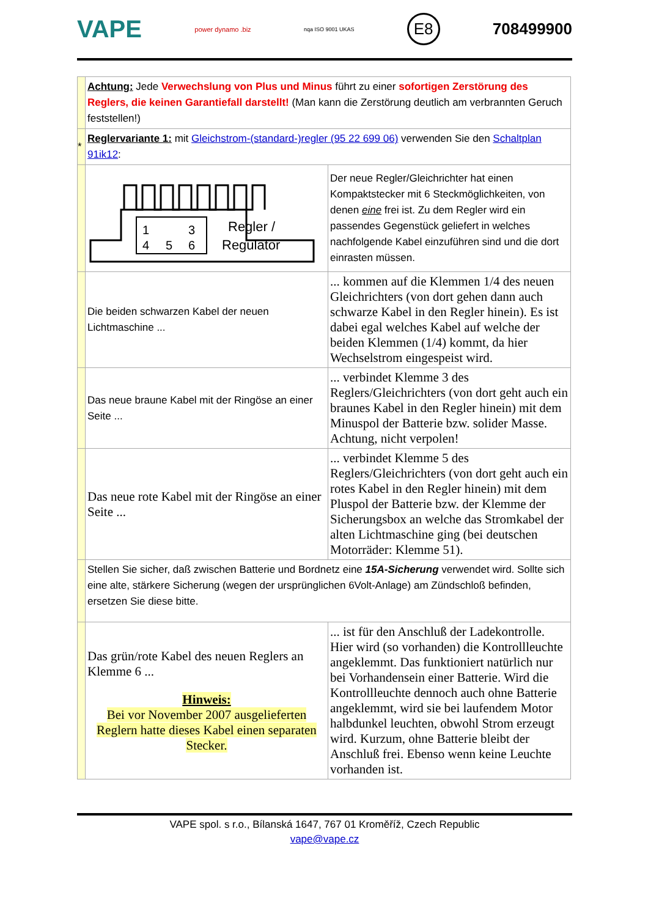VAPE power dynamo .biz nqa ISO 9001 UKAS E8 708499900
| | Achtung: Jede Verwechslung von Plus und Minus führt zu einer sofortigen Zerstörung des Reglers, die keinen Garantiefall darstellt! (Man kann die Zerstörung deutlich am verbrannten Geruch feststellen!) | |
| * | Reglervariante 1: mit Gleichstrom-(standard-)regler (95 22 699 06) verwenden Sie den Schaltplan 91ik12 : | |
| | 1 3 4 5 6 Regler / Regulator | Der neue Regler/Gleichrichter hat einen Kompaktstecker mit 6 Steckmöglichkeiten, von denen eine frei ist. Zu dem Regler wird ein passendes Gegenstück geliefert in welches nachfolgende Kabel einzuführen sind und die dort einrasten müssen. |
| | Die beiden schwarzen Kabel der neuen Lichtmaschine ... | ... kommen auf die Klemmen 1/4 des neuen Gleichrichters (von dort gehen dann auch schwarze Kabel in den Regler hinein). Es ist dabei egal welches Kabel auf welche der beiden Klemmen (1/4) kommt, da hier Wechselstrom eingespeist wird. |
| | Das neue braune Kabel mit der Ringöse an einer Seite ... | ... verbindet Klemme 3 des Reglers/Gleichrichters (von dort geht auch ein braunes Kabel in den Regler hinein) mit dem Minuspol der Batterie bzw. solider Masse. Achtung, nicht verpolen! |
| | Das neue rote Kabel mit der Ringöse an einer Seite ... | ... verbindet Klemme 5 des Reglers/Gleichrichters (von dort geht auch ein rotes Kabel in den Regler hinein) mit dem Pluspol der Batterie bzw. der Klemme der Sicherungsbox an welche das Stromkabel der alten Lichtmaschine ging (bei deutschen Motorräder: Klemme 51). |
| | Stellen Sie sicher, daß zwischen Batterie und Bordnetz eine 15A-Sicherung verwendet wird. Sollte sich eine alte, stärkere Sicherung (wegen der ursprünglichen 6Volt-Anlage) am Zündschloß befinden, ersetzen Sie diese bitte. | |
| | Das grün/rote Kabel des neuen Reglers an Klemme 6 ... Hinweis: Bei vor November 2007 ausgelieferten Reglern hatte dieses Kabel einen separaten Stecker. | ... ist für den Anschluß der Ladekontrolle. Hier wird (so vorhanden) die Kontrollleuchte angeklemmt. Das funktioniert natürlich nur bei Vorhandensein einer Batterie. Wird die Kontrollleuchte dennoch auch ohne Batterie angeklemmt, wird sie bei laufendem Motor halbdunkel leuchten, obwohl Strom erzeugt wird. Kurzum, ohne Batterie bleibt der Anschluß frei. Ebenso wenn keine Leuchte vorhanden ist. |
VAPE spol. s r.o., Bílanská 1647, 767 01 Kroměříž, Czech Republic
vape@vape.cz